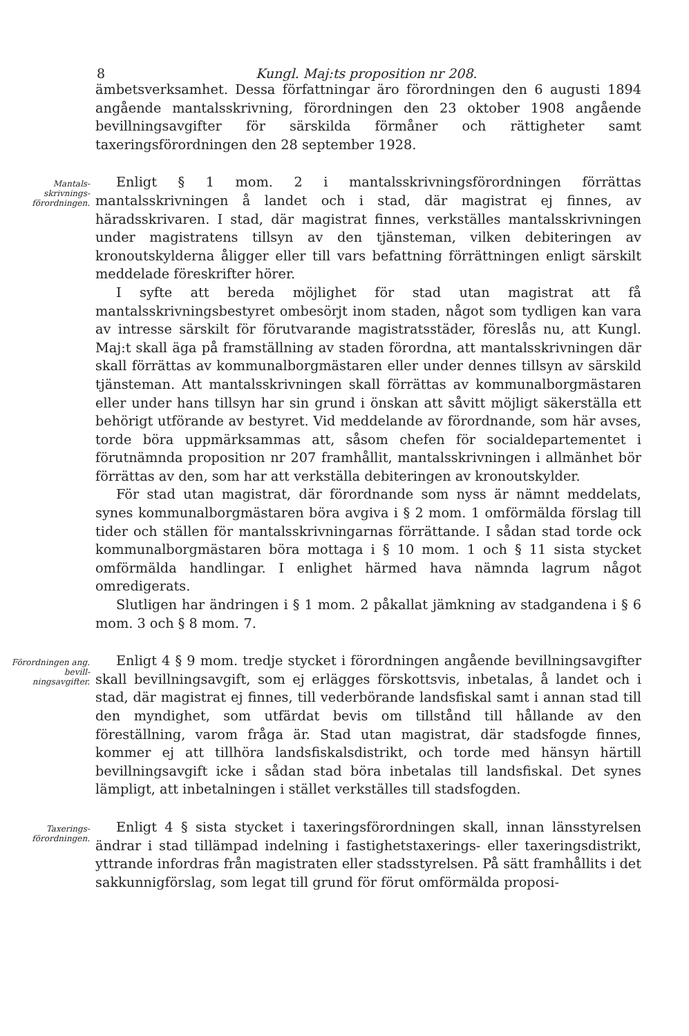8 Kungl. Maj:ts proposition nr 208.
ämbetsverksamhet. Dessa författningar äro förordningen den 6 augusti 1894 angående mantalsskrivning, förordningen den 23 oktober 1908 angående bevillningsavgifter för särskilda förmåner och rättigheter samt taxeringsförordningen den 28 september 1928.
Mantals-skrivnings-förordningen.
Enligt § 1 mom. 2 i mantalsskrivningsförordningen förrättas mantalsskrivningen å landet och i stad, där magistrat ej finnes, av häradsskrivaren. I stad, där magistrat finnes, verkställes mantalsskrivningen under magistratens tillsyn av den tjänsteman, vilken debiteringen av kronoutskylderna åligger eller till vars befattning förrättningen enligt särskilt meddelade föreskrifter hörer.
I syfte att bereda möjlighet för stad utan magistrat att få mantalsskrivningsbestyret ombesörjt inom staden, något som tydligen kan vara av intresse särskilt för förutvarande magistratsstäder, föreslås nu, att Kungl. Maj:t skall äga på framställning av staden förordna, att mantalsskrivningen där skall förrättas av kommunalborgmästaren eller under dennes tillsyn av särskild tjänsteman. Att mantalsskrivningen skall förrättas av kommunalborgmästaren eller under hans tillsyn har sin grund i önskan att såvitt möjligt säkerställa ett behörigt utförande av bestyret. Vid meddelande av förordnande, som här avses, torde böra uppmärksammas att, såsom chefen för socialdepartementet i förutnämnda proposition nr 207 framhållit, mantalsskrivningen i allmänhet bör förrättas av den, som har att verkställa debiteringen av kronoutskylder.
För stad utan magistrat, där förordnande som nyss är nämnt meddelats, synes kommunalborgmästaren böra avgiva i § 2 mom. 1 omförmälda förslag till tider och ställen för mantalsskrivningarnas förrättande. I sådan stad torde ock kommunalborgmästaren böra mottaga i § 10 mom. 1 och § 11 sista stycket omförmälda handlingar. I enlighet härmed hava nämnda lagrum något omredigerats.
Slutligen har ändringen i § 1 mom. 2 påkallat jämkning av stadgandena i § 6 mom. 3 och § 8 mom. 7.
Förordningen ang. bevill-ningsavgifter.
Enligt 4 § 9 mom. tredje stycket i förordningen angående bevillningsavgifter skall bevillningsavgift, som ej erlägges förskottsvis, inbetalas, å landet och i stad, där magistrat ej finnes, till vederbörande landsfiskal samt i annan stad till den myndighet, som utfärdat bevis om tillstånd till hållande av den föreställning, varom fråga är. Stad utan magistrat, där stadsfogde finnes, kommer ej att tillhöra landsfiskalsdistrikt, och torde med hänsyn härtill bevillningsavgift icke i sådan stad böra inbetalas till landsfiskal. Det synes lämpligt, att inbetalningen i stället verkställes till stadsfogden.
Taxerings-förordningen.
Enligt 4 § sista stycket i taxeringsförordningen skall, innan länsstyrelsen ändrar i stad tillämpad indelning i fastighetstaxerings- eller taxeringsdistrikt, yttrande infordras från magistraten eller stadsstyrelsen. På sätt framhållits i det sakkunnigförslag, som legat till grund för förut omförmälda proposi-